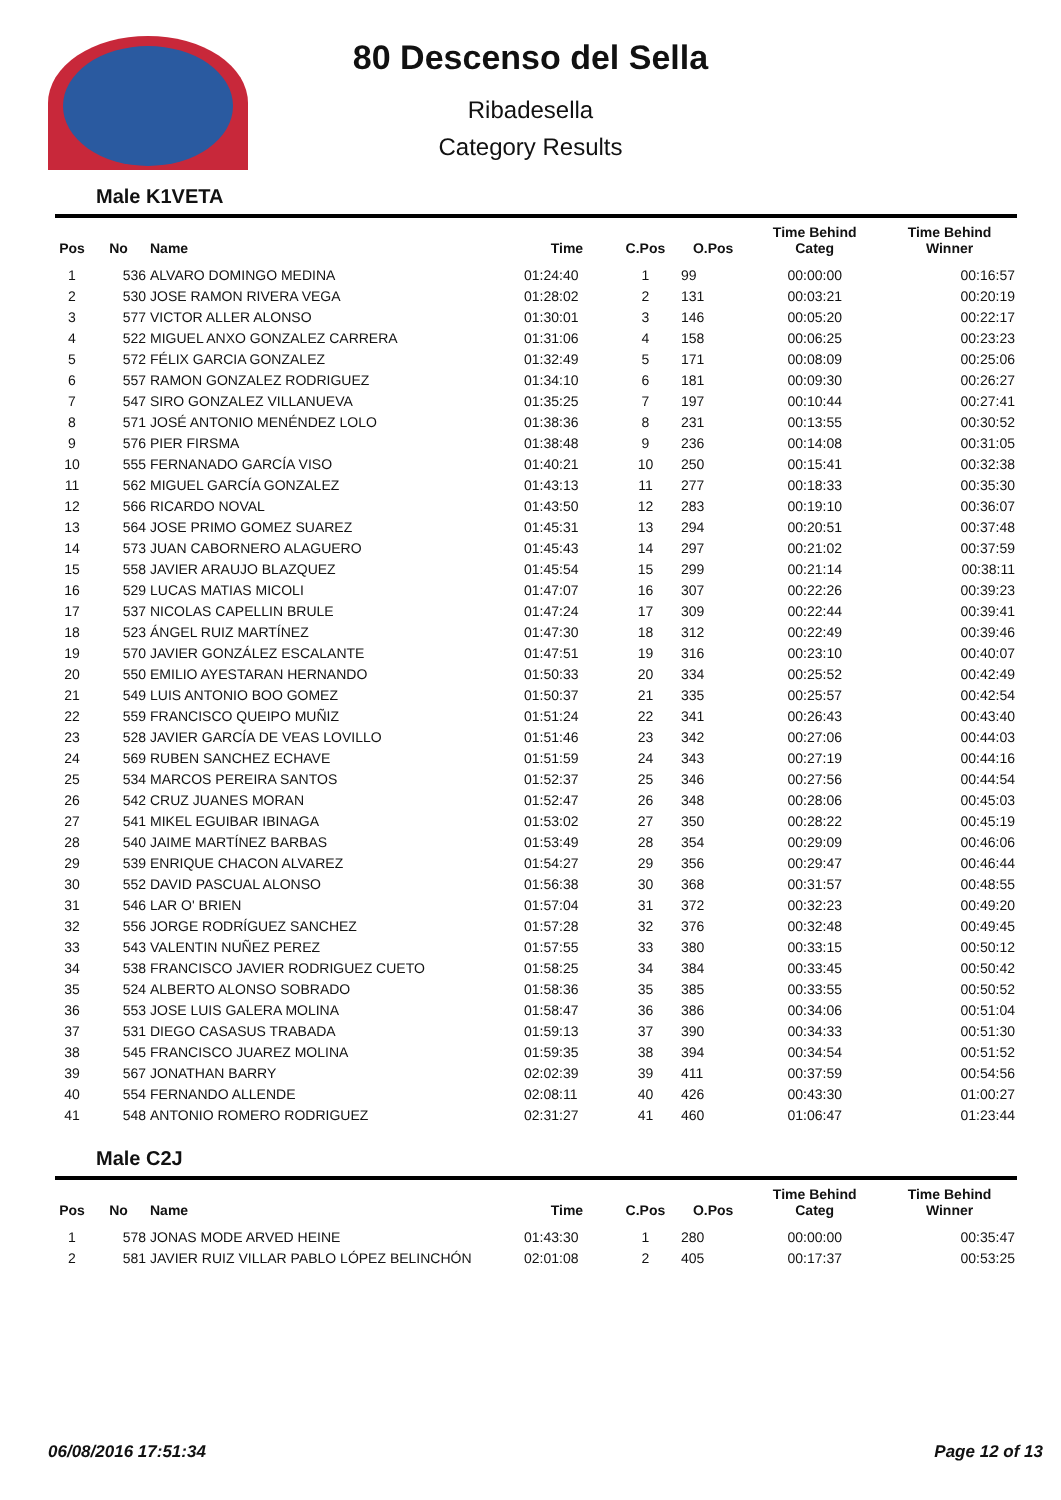80 Descenso del Sella
Ribadesella
Category Results
Male K1VETA
| Pos | No | Name | Time | C.Pos | O.Pos | Time Behind Categ | Time Behind Winner |
| --- | --- | --- | --- | --- | --- | --- | --- |
| 1 | 536 | ALVARO DOMINGO MEDINA | 01:24:40 | 1 | 99 | 00:00:00 | 00:16:57 |
| 2 | 530 | JOSE RAMON RIVERA VEGA | 01:28:02 | 2 | 131 | 00:03:21 | 00:20:19 |
| 3 | 577 | VICTOR ALLER ALONSO | 01:30:01 | 3 | 146 | 00:05:20 | 00:22:17 |
| 4 | 522 | MIGUEL ANXO GONZALEZ CARRERA | 01:31:06 | 4 | 158 | 00:06:25 | 00:23:23 |
| 5 | 572 | FÉLIX GARCIA GONZALEZ | 01:32:49 | 5 | 171 | 00:08:09 | 00:25:06 |
| 6 | 557 | RAMON GONZALEZ RODRIGUEZ | 01:34:10 | 6 | 181 | 00:09:30 | 00:26:27 |
| 7 | 547 | SIRO GONZALEZ VILLANUEVA | 01:35:25 | 7 | 197 | 00:10:44 | 00:27:41 |
| 8 | 571 | JOSÉ ANTONIO MENÉNDEZ LOLO | 01:38:36 | 8 | 231 | 00:13:55 | 00:30:52 |
| 9 | 576 | PIER FIRSMA | 01:38:48 | 9 | 236 | 00:14:08 | 00:31:05 |
| 10 | 555 | FERNANADO GARCÍA VISO | 01:40:21 | 10 | 250 | 00:15:41 | 00:32:38 |
| 11 | 562 | MIGUEL GARCÍA GONZALEZ | 01:43:13 | 11 | 277 | 00:18:33 | 00:35:30 |
| 12 | 566 | RICARDO NOVAL | 01:43:50 | 12 | 283 | 00:19:10 | 00:36:07 |
| 13 | 564 | JOSE PRIMO GOMEZ SUAREZ | 01:45:31 | 13 | 294 | 00:20:51 | 00:37:48 |
| 14 | 573 | JUAN CABORNERO ALAGUERO | 01:45:43 | 14 | 297 | 00:21:02 | 00:37:59 |
| 15 | 558 | JAVIER ARAUJO BLAZQUEZ | 01:45:54 | 15 | 299 | 00:21:14 | 00:38:11 |
| 16 | 529 | LUCAS MATIAS MICOLI | 01:47:07 | 16 | 307 | 00:22:26 | 00:39:23 |
| 17 | 537 | NICOLAS CAPELLIN BRULE | 01:47:24 | 17 | 309 | 00:22:44 | 00:39:41 |
| 18 | 523 | ÁNGEL RUIZ MARTÍNEZ | 01:47:30 | 18 | 312 | 00:22:49 | 00:39:46 |
| 19 | 570 | JAVIER GONZÁLEZ ESCALANTE | 01:47:51 | 19 | 316 | 00:23:10 | 00:40:07 |
| 20 | 550 | EMILIO AYESTARAN HERNANDO | 01:50:33 | 20 | 334 | 00:25:52 | 00:42:49 |
| 21 | 549 | LUIS ANTONIO BOO GOMEZ | 01:50:37 | 21 | 335 | 00:25:57 | 00:42:54 |
| 22 | 559 | FRANCISCO QUEIPO MUÑIZ | 01:51:24 | 22 | 341 | 00:26:43 | 00:43:40 |
| 23 | 528 | JAVIER GARCÍA DE VEAS LOVILLO | 01:51:46 | 23 | 342 | 00:27:06 | 00:44:03 |
| 24 | 569 | RUBEN SANCHEZ ECHAVE | 01:51:59 | 24 | 343 | 00:27:19 | 00:44:16 |
| 25 | 534 | MARCOS PEREIRA SANTOS | 01:52:37 | 25 | 346 | 00:27:56 | 00:44:54 |
| 26 | 542 | CRUZ JUANES MORAN | 01:52:47 | 26 | 348 | 00:28:06 | 00:45:03 |
| 27 | 541 | MIKEL EGUIBAR IBINAGA | 01:53:02 | 27 | 350 | 00:28:22 | 00:45:19 |
| 28 | 540 | JAIME MARTÍNEZ BARBAS | 01:53:49 | 28 | 354 | 00:29:09 | 00:46:06 |
| 29 | 539 | ENRIQUE CHACON ALVAREZ | 01:54:27 | 29 | 356 | 00:29:47 | 00:46:44 |
| 30 | 552 | DAVID PASCUAL ALONSO | 01:56:38 | 30 | 368 | 00:31:57 | 00:48:55 |
| 31 | 546 | LAR O' BRIEN | 01:57:04 | 31 | 372 | 00:32:23 | 00:49:20 |
| 32 | 556 | JORGE RODRÍGUEZ SANCHEZ | 01:57:28 | 32 | 376 | 00:32:48 | 00:49:45 |
| 33 | 543 | VALENTIN NUÑEZ PEREZ | 01:57:55 | 33 | 380 | 00:33:15 | 00:50:12 |
| 34 | 538 | FRANCISCO JAVIER RODRIGUEZ CUETO | 01:58:25 | 34 | 384 | 00:33:45 | 00:50:42 |
| 35 | 524 | ALBERTO ALONSO SOBRADO | 01:58:36 | 35 | 385 | 00:33:55 | 00:50:52 |
| 36 | 553 | JOSE LUIS GALERA MOLINA | 01:58:47 | 36 | 386 | 00:34:06 | 00:51:04 |
| 37 | 531 | DIEGO CASASUS TRABADA | 01:59:13 | 37 | 390 | 00:34:33 | 00:51:30 |
| 38 | 545 | FRANCISCO JUAREZ MOLINA | 01:59:35 | 38 | 394 | 00:34:54 | 00:51:52 |
| 39 | 567 | JONATHAN BARRY | 02:02:39 | 39 | 411 | 00:37:59 | 00:54:56 |
| 40 | 554 | FERNANDO ALLENDE | 02:08:11 | 40 | 426 | 00:43:30 | 01:00:27 |
| 41 | 548 | ANTONIO ROMERO RODRIGUEZ | 02:31:27 | 41 | 460 | 01:06:47 | 01:23:44 |
Male C2J
| Pos | No | Name | Time | C.Pos | O.Pos | Time Behind Categ | Time Behind Winner |
| --- | --- | --- | --- | --- | --- | --- | --- |
| 1 | 578 | JONAS MODE ARVED HEINE | 01:43:30 | 1 | 280 | 00:00:00 | 00:35:47 |
| 2 | 581 | JAVIER RUIZ VILLAR PABLO LÓPEZ BELINCHÓN | 02:01:08 | 2 | 405 | 00:17:37 | 00:53:25 |
06/08/2016 17:51:34 Page 12 of 13